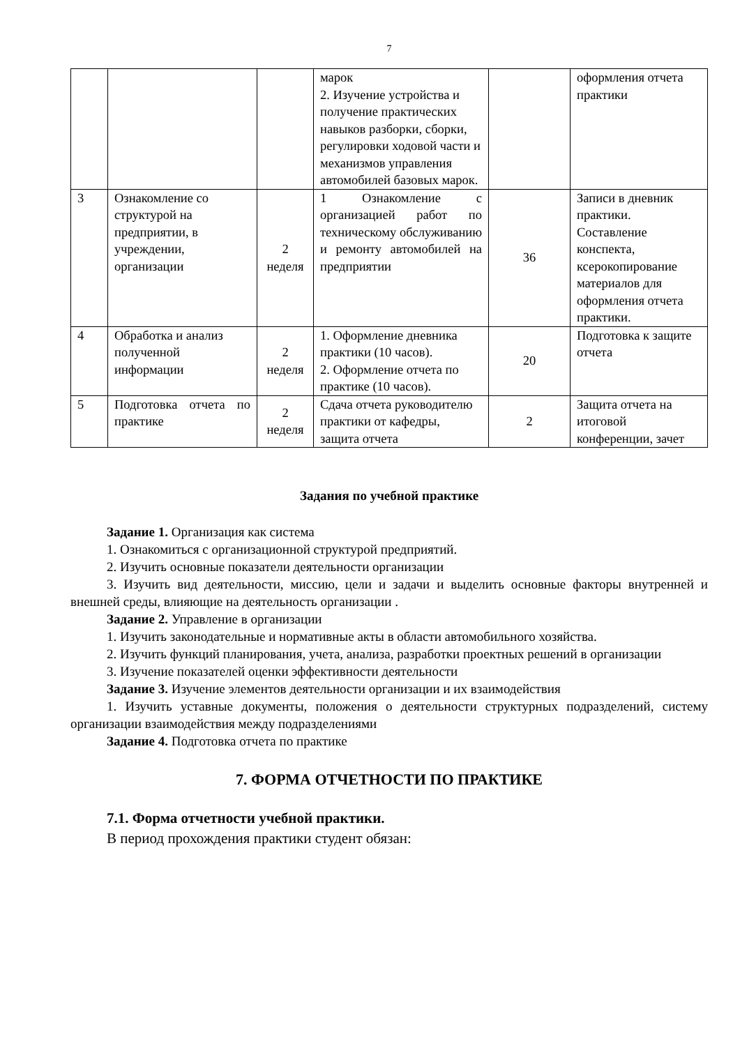7
| | | | марок 2. Изучение устройства и получение практических навыков разборки, сборки, регулировки ходовой части и механизмов управления автомобилей базовых марок. | | оформления отчета практики |
| 3 | Ознакомление со структурой на предприятии, в учреждении, организации | 2 неделя | 1 Ознакомление с организацией работ по техническому обслуживанию и ремонту автомобилей на предприятии | 36 | Записи в дневник практики. Составление конспекта, ксерокопирование материалов для оформления отчета практики. |
| 4 | Обработка и анализ полученной информации | 2 неделя | 1. Оформление дневника практики (10 часов). 2. Оформление отчета по практике (10 часов). | 20 | Подготовка к защите отчета |
| 5 | Подготовка отчета по практике | 2 неделя | Сдача отчета руководителю практики от кафедры, защита отчета | 2 | Защита отчета на итоговой конференции, зачет |
Задания по учебной практике
Задание 1. Организация как система
1. Ознакомиться с организационной структурой предприятий.
2. Изучить основные показатели деятельности организации
3. Изучить вид деятельности, миссию, цели и задачи и выделить основные факторы внутренней и внешней среды, влияющие на деятельность организации .
Задание 2. Управление в организации
1. Изучить законодательные и нормативные акты в области автомобильного хозяйства.
2. Изучить функций планирования, учета, анализа, разработки проектных решений в организации
3. Изучение показателей оценки эффективности деятельности
Задание 3. Изучение элементов деятельности организации и их взаимодействия
1. Изучить уставные документы, положения о деятельности структурных подразделений, систему организации взаимодействия между подразделениями
Задание 4. Подготовка отчета по практике
7. ФОРМА ОТЧЕТНОСТИ ПО ПРАКТИКЕ
7.1. Форма отчетности учебной практики.
В период прохождения практики студент обязан: